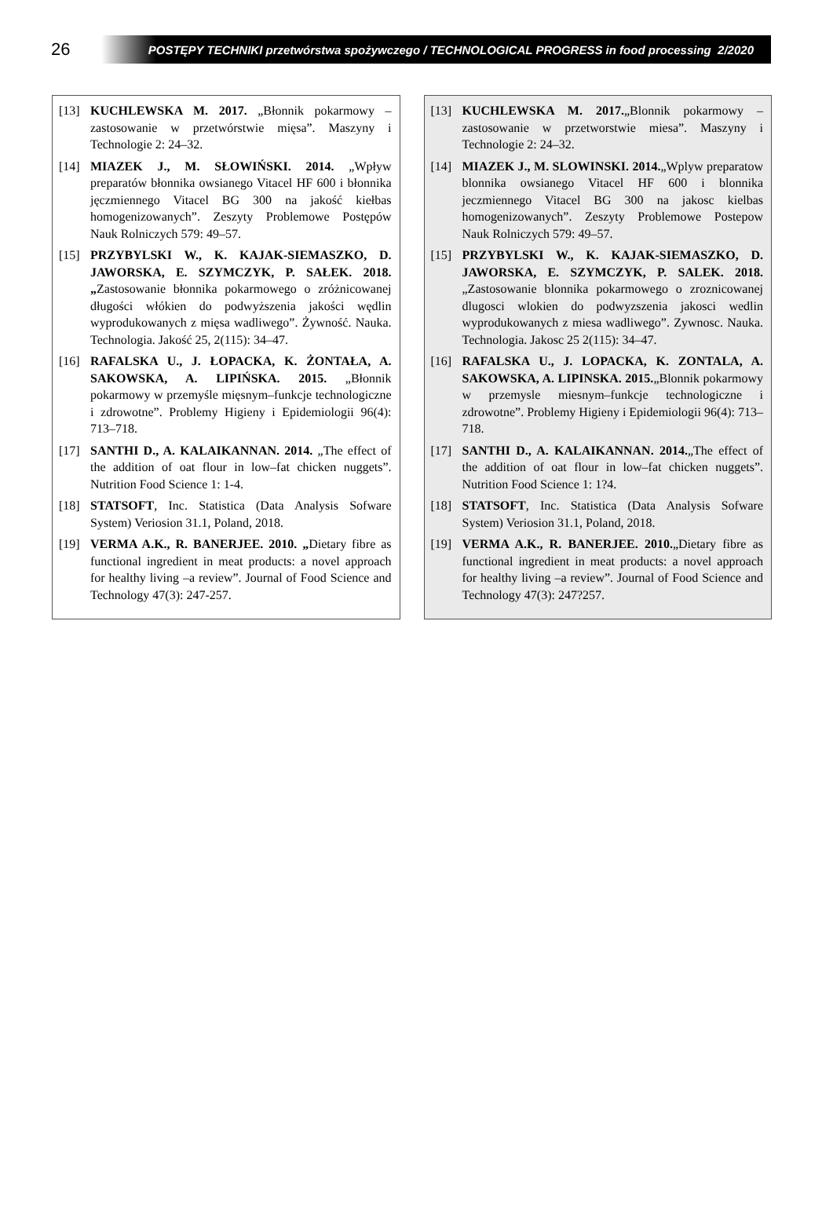26
POSTĘPY TECHNIKI przetwórstwa spożywczego / TECHNOLOGICAL PROGRESS in food processing 2/2020
[13] KUCHLEWSKA M. 2017. „Błonnik pokarmowy – zastosowanie w przetwórstwie mięsa”. Maszyny i Technologie 2: 24–32.
[14] MIAZEK J., M. SŁOWIŃSKI. 2014. „Wpływ preparatów błonnika owsianego Vitacel HF 600 i błonnika jęczmiennego Vitacel BG 300 na jakość kiełbas homogenizowanych”. Zeszyty Problemowe Postępów Nauk Rolniczych 579: 49–57.
[15] PRZYBYLSKI W., K. KAJAK-SIEMASZKO, D. JAWORSKA, E. SZYMCZYK, P. SAŁEK. 2018. „Zastosowanie błonnika pokarmowego o zróżnicowanej długości włókien do podwyższenia jakości wędlin wyprodukowanych z mięsa wadliwego”. Żywność. Nauka. Technologia. Jakość 25, 2(115): 34–47.
[16] RAFALSKA U., J. ŁOPACKA, K. ŻONTAŁA, A. SAKOWSKA, A. LIPIŃSKA. 2015. „Błonnik pokarmowy w przemyśle mięsnym–funkcje technologiczne i zdrowotne”. Problemy Higieny i Epidemiologii 96(4): 713–718.
[17] SANTHI D., A. KALAIKANNAN. 2014. „The effect of the addition of oat flour in low–fat chicken nuggets”. Nutrition Food Science 1: 1-4.
[18] STATSOFT, Inc. Statistica (Data Analysis Sofware System) Veriosion 31.1, Poland, 2018.
[19] VERMA A.K., R. BANERJEE. 2010. „Dietary fibre as functional ingredient in meat products: a novel approach for healthy living –a review”. Journal of Food Science and Technology 47(3): 247-257.
[13] KUCHLEWSKA M. 2017.„Blonnik pokarmowy – zastosowanie w przetworstwie miesa”. Maszyny i Technologie 2: 24–32.
[14] MIAZEK J., M. SLOWINSKI. 2014.„Wplyw preparatow blonnika owsianego Vitacel HF 600 i blonnika jeczmiennego Vitacel BG 300 na jakosc kielbas homogenizowanych”. Zeszyty Problemowe Postepow Nauk Rolniczych 579: 49–57.
[15] PRZYBYLSKI W., K. KAJAK-SIEMASZKO, D. JAWORSKA, E. SZYMCZYK, P. SALEK. 2018.„Zastosowanie blonnika pokarmowego o zroznicowanej dlugosci wlokien do podwyzszenia jakosci wedlin wyprodukowanych z miesa wadliwego”. Zywnosc. Nauka. Technologia. Jakosc 25 2(115): 34–47.
[16] RAFALSKA U., J. LOPACKA, K. ZONTALA, A. SAKOWSKA, A. LIPINSKA. 2015.„Blonnik pokarmowy w przemysle miesnym–funkcje technologiczne i zdrowotne”. Problemy Higieny i Epidemiologii 96(4): 713–718.
[17] SANTHI D., A. KALAIKANNAN. 2014.„The effect of the addition of oat flour in low–fat chicken nuggets”. Nutrition Food Science 1: 1?4.
[18] STATSOFT, Inc. Statistica (Data Analysis Sofware System) Veriosion 31.1, Poland, 2018.
[19] VERMA A.K., R. BANERJEE. 2010.„Dietary fibre as functional ingredient in meat products: a novel approach for healthy living –a review”. Journal of Food Science and Technology 47(3): 247?257.